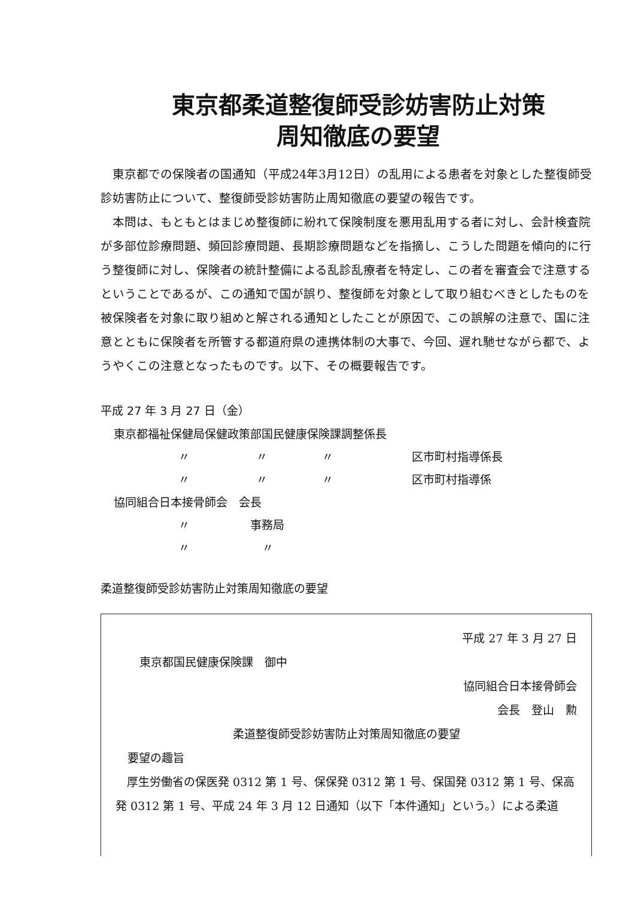東京都柔道整復師受診妨害防止対策
周知徹底の要望
東京都での保険者の国通知（平成24年3月12日）の乱用による患者を対象とした整復師受診妨害防止について、整復師受診妨害防止周知徹底の要望の報告です。
本問は、もともとはまじめ整復師に紛れて保険制度を悪用乱用する者に対し、会計検査院が多部位診療問題、頻回診療問題、長期診療問題などを指摘し、こうした問題を傾向的に行う整復師に対し、保険者の統計整備による乱診乱療者を特定し、この者を審査会で注意するということであるが、この通知で国が誤り、整復師を対象として取り組むべきとしたものを被保険者を対象に取り組めと解される通知としたことが原因で、この誤解の注意で、国に注意とともに保険者を所管する都道府県の連携体制の大事で、今回、遅れ馳せながら都で、ようやくこの注意となったものです。以下、その概要報告です。
平成 27 年 3 月 27 日（金）
東京都福祉保健局保健政策部国民健康保険課調整係長
〃 〃 〃 区市町村指導係長
〃 〃 〃 区市町村指導係
協同組合日本接骨師会　会長
〃 事務局
〃 〃
柔道整復師受診妨害防止対策周知徹底の要望
平成 27 年 3 月 27 日
東京都国民健康保険課　御中
協同組合日本接骨師会
会長　登山　勲
柔道整復師受診妨害防止対策周知徹底の要望
要望の趣旨
厚生労働省の保医発 0312 第 1 号、保保発 0312 第 1 号、保国発 0312 第 1 号、保高発 0312 第 1 号、平成 24 年 3 月 12 日通知（以下「本件通知」という。）による柔道